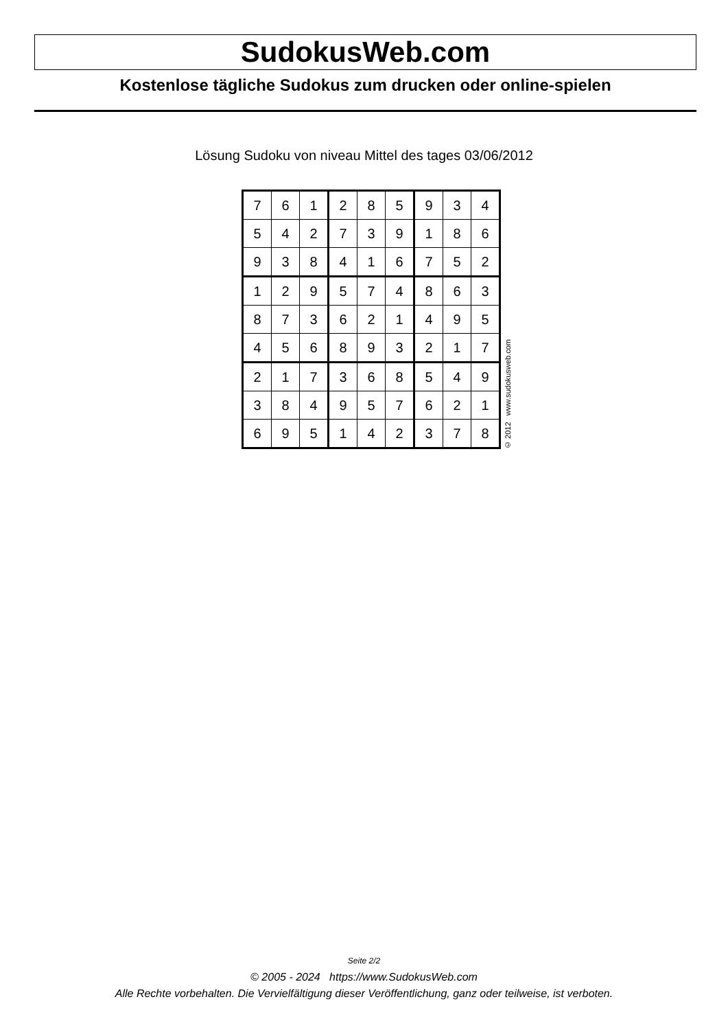SudokusWeb.com
Kostenlose tägliche Sudokus zum drucken oder online-spielen
Lösung Sudoku von niveau Mittel des tages 03/06/2012
| 7 | 6 | 1 | 2 | 8 | 5 | 9 | 3 | 4 |
| 5 | 4 | 2 | 7 | 3 | 9 | 1 | 8 | 6 |
| 9 | 3 | 8 | 4 | 1 | 6 | 7 | 5 | 2 |
| 1 | 2 | 9 | 5 | 7 | 4 | 8 | 6 | 3 |
| 8 | 7 | 3 | 6 | 2 | 1 | 4 | 9 | 5 |
| 4 | 5 | 6 | 8 | 9 | 3 | 2 | 1 | 7 |
| 2 | 1 | 7 | 3 | 6 | 8 | 5 | 4 | 9 |
| 3 | 8 | 4 | 9 | 5 | 7 | 6 | 2 | 1 |
| 6 | 9 | 5 | 1 | 4 | 2 | 3 | 7 | 8 |
© 2012 www.sudokusweb.com
Seite 2/2
© 2005 - 2024 https://www.SudokusWeb.com
Alle Rechte vorbehalten. Die Vervielfältigung dieser Veröffentlichung, ganz oder teilweise, ist verboten.